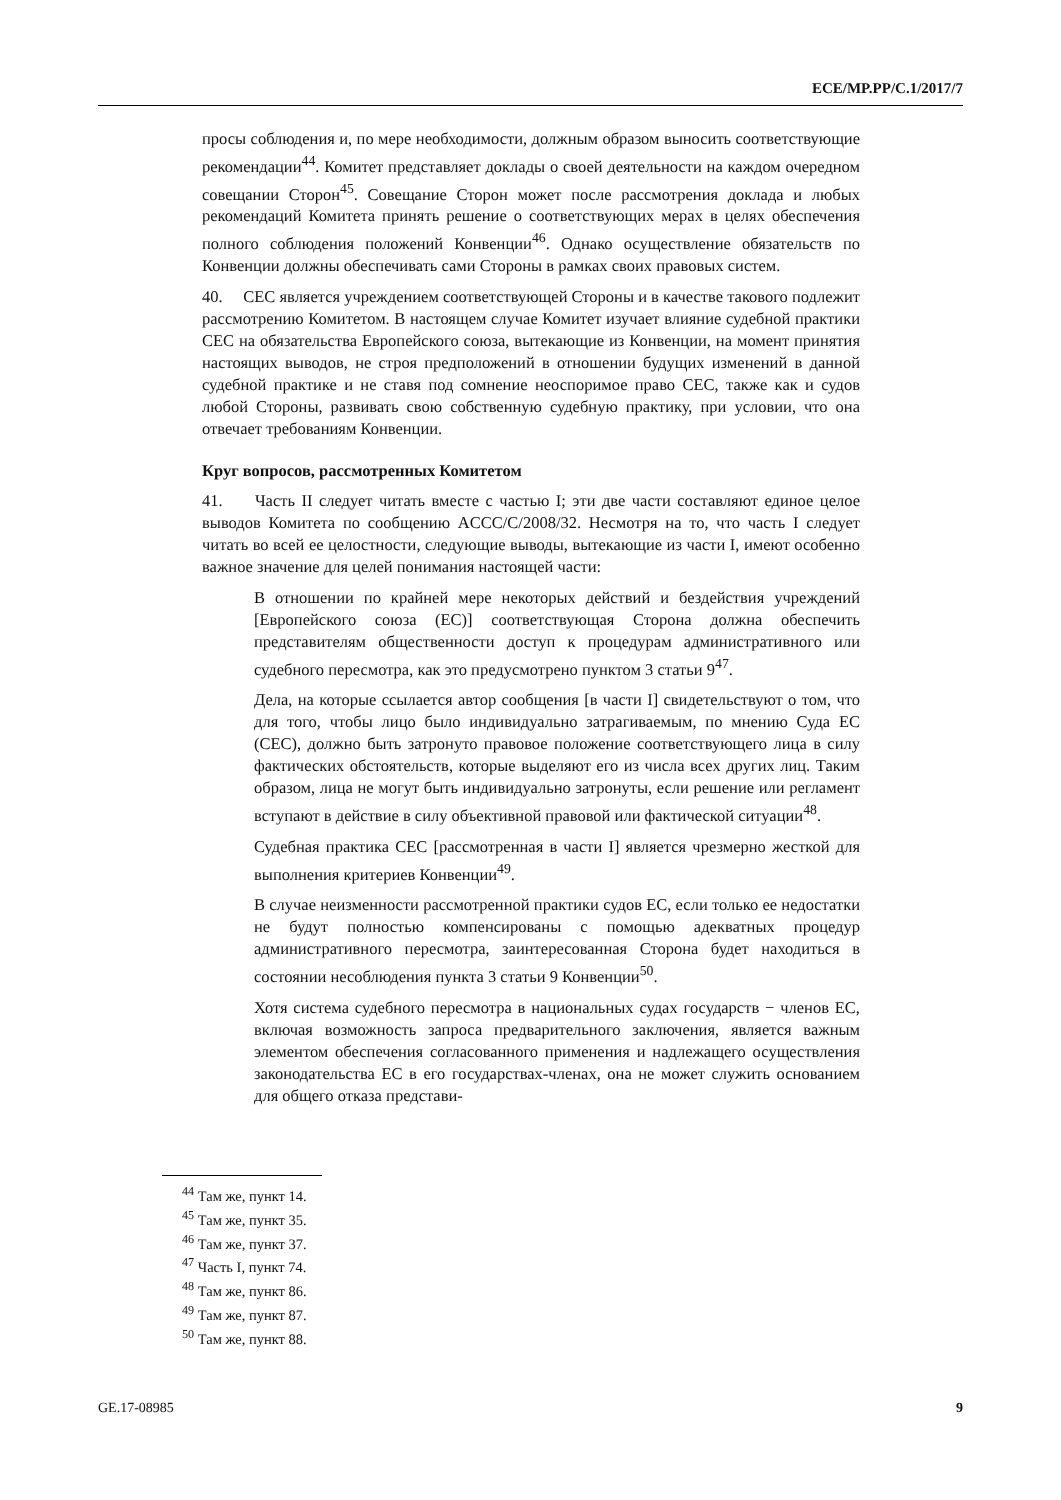ECE/MP.PP/C.1/2017/7
просы соблюдения и, по мере необходимости, должным образом выносить соответствующие рекомендации<sup>44</sup>. Комитет представляет доклады о своей деятельности на каждом очередном совещании Сторон<sup>45</sup>. Совещание Сторон может после рассмотрения доклада и любых рекомендаций Комитета принять решение о соответствующих мерах в целях обеспечения полного соблюдения положений Конвенции<sup>46</sup>. Однако осуществление обязательств по Конвенции должны обеспечивать сами Стороны в рамках своих правовых систем.
40. СЕС является учреждением соответствующей Стороны и в качестве такового подлежит рассмотрению Комитетом. В настоящем случае Комитет изучает влияние судебной практики СЕС на обязательства Европейского союза, вытекающие из Конвенции, на момент принятия настоящих выводов, не строя предположений в отношении будущих изменений в данной судебной практике и не ставя под сомнение неоспоримое право СЕС, также как и судов любой Стороны, развивать свою собственную судебную практику, при условии, что она отвечает требованиям Конвенции.
Круг вопросов, рассмотренных Комитетом
41. Часть II следует читать вместе с частью I; эти две части составляют единое целое выводов Комитета по сообщению ACCC/C/2008/32. Несмотря на то, что часть I следует читать во всей ее целостности, следующие выводы, вытекающие из части I, имеют особенно важное значение для целей понимания настоящей части:
В отношении по крайней мере некоторых действий и бездействия учреждений [Европейского союза (ЕС)] соответствующая Сторона должна обеспечить представителям общественности доступ к процедурам административного или судебного пересмотра, как это предусмотрено пунктом 3 статьи 9<sup>47</sup>.
Дела, на которые ссылается автор сообщения [в части I] свидетельствуют о том, что для того, чтобы лицо было индивидуально затрагиваемым, по мнению Суда ЕС (СЕС), должно быть затронуто правовое положение соответствующего лица в силу фактических обстоятельств, которые выделяют его из числа всех других лиц. Таким образом, лица не могут быть индивидуально затронуты, если решение или регламент вступают в действие в силу объективной правовой или фактической ситуации<sup>48</sup>.
Судебная практика СЕС [рассмотренная в части I] является чрезмерно жесткой для выполнения критериев Конвенции<sup>49</sup>.
В случае неизменности рассмотренной практики судов ЕС, если только ее недостатки не будут полностью компенсированы с помощью адекватных процедур административного пересмотра, заинтересованная Сторона будет находиться в состоянии несоблюдения пункта 3 статьи 9 Конвенции<sup>50</sup>.
Хотя система судебного пересмотра в национальных судах государств − членов ЕС, включая возможность запроса предварительного заключения, является важным элементом обеспечения согласованного применения и надлежащего осуществления законодательства ЕС в его государствах-членах, она не может служить основанием для общего отказа представи-
<sup>44</sup> Там же, пункт 14.
<sup>45</sup> Там же, пункт 35.
<sup>46</sup> Там же, пункт 37.
<sup>47</sup> Часть I, пункт 74.
<sup>48</sup> Там же, пункт 86.
<sup>49</sup> Там же, пункт 87.
<sup>50</sup> Там же, пункт 88.
GE.17-08985 9